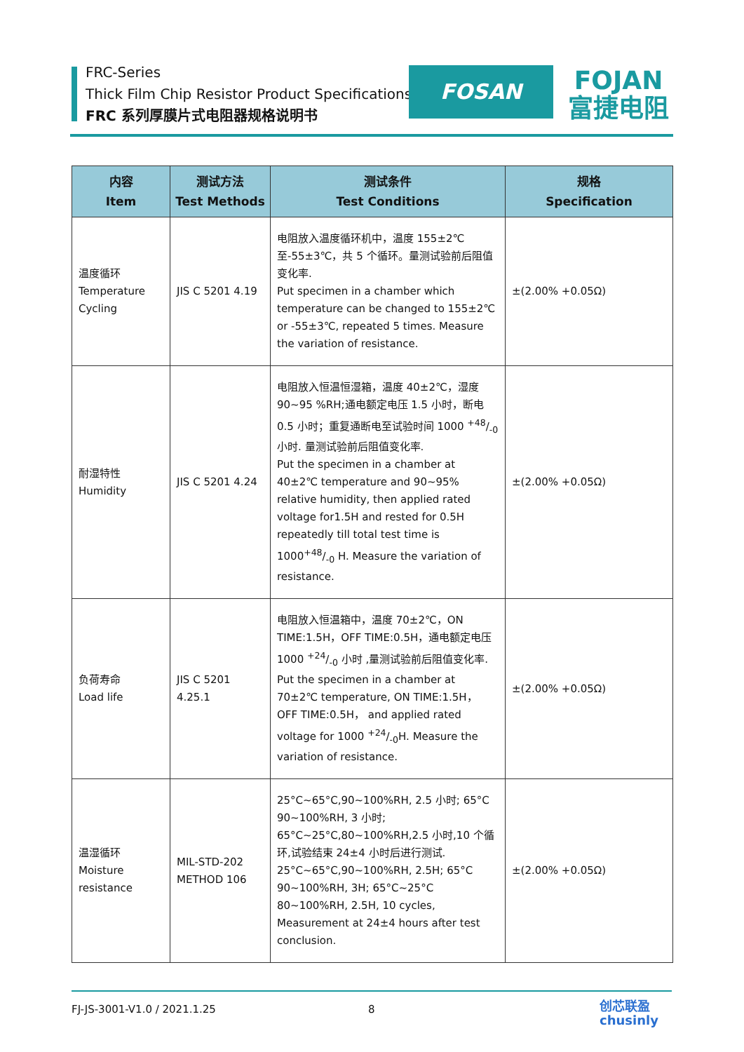FRC-Series
Thick Film Chip Resistor Product Specifications
FRC 系列厚膜片式电阻器规格说明书
FOSAN
FOJAN
富捷电阻
| 内容 Item | 测试方法 Test Methods | 测试条件 Test Conditions | 规格 Specification |
| --- | --- | --- | --- |
| 温度循环 Temperature Cycling | JIS C 5201 4.19 | 电阻放入温度循环机中，温度 155±2℃ 至-55±3℃，共 5 个循环。量测试验前后阻值变化率. Put specimen in a chamber which temperature can be changed to 155±2℃ or -55±3℃, repeated 5 times. Measure the variation of resistance. | ±(2.00% +0.05Ω) |
| 耐湿特性 Humidity | JIS C 5201 4.24 | 电阻放入恒温恒湿箱，温度 40±2℃，湿度 90~95 %RH;通电额定电压 1.5 小时，断电 0.5 小时；重复通断电至试验时间 1000 +48/-0 小时. 量测试验前后阻值变化率. Put the specimen in a chamber at 40±2℃ temperature and 90~95% relative humidity, then applied rated voltage for1.5H and rested for 0.5H repeatedly till total test time is 1000+48/-0 H. Measure the variation of resistance. | ±(2.00% +0.05Ω) |
| 负荷寿命 Load life | JIS C 5201 4.25.1 | 电阻放入恒温箱中，温度 70±2℃，ON TIME:1.5H，OFF TIME:0.5H，通电额定电压 1000 +24/-0 小时 ,量测试验前后阻值变化率. Put the specimen in a chamber at 70±2℃ temperature, ON TIME:1.5H， OFF TIME:0.5H， and applied rated voltage for 1000 +24/-0H. Measure the variation of resistance. | ±(2.00% +0.05Ω) |
| 温湿循环 Moisture resistance | MIL-STD-202 METHOD 106 | 25°C~65°C,90~100%RH, 2.5 小时; 65°C 90~100%RH, 3 小时; 65°C~25°C,80~100%RH,2.5 小时,10 个循环,试验结束 24±4 小时后进行测试. 25°C~65°C,90~100%RH, 2.5H; 65°C 90~100%RH, 3H; 65°C~25°C 80~100%RH, 2.5H, 10 cycles, Measurement at 24±4 hours after test conclusion. | ±(2.00% +0.05Ω) |
FJ-JS-3001-V1.0 / 2021.1.25 8
创芯联盈
chusinly